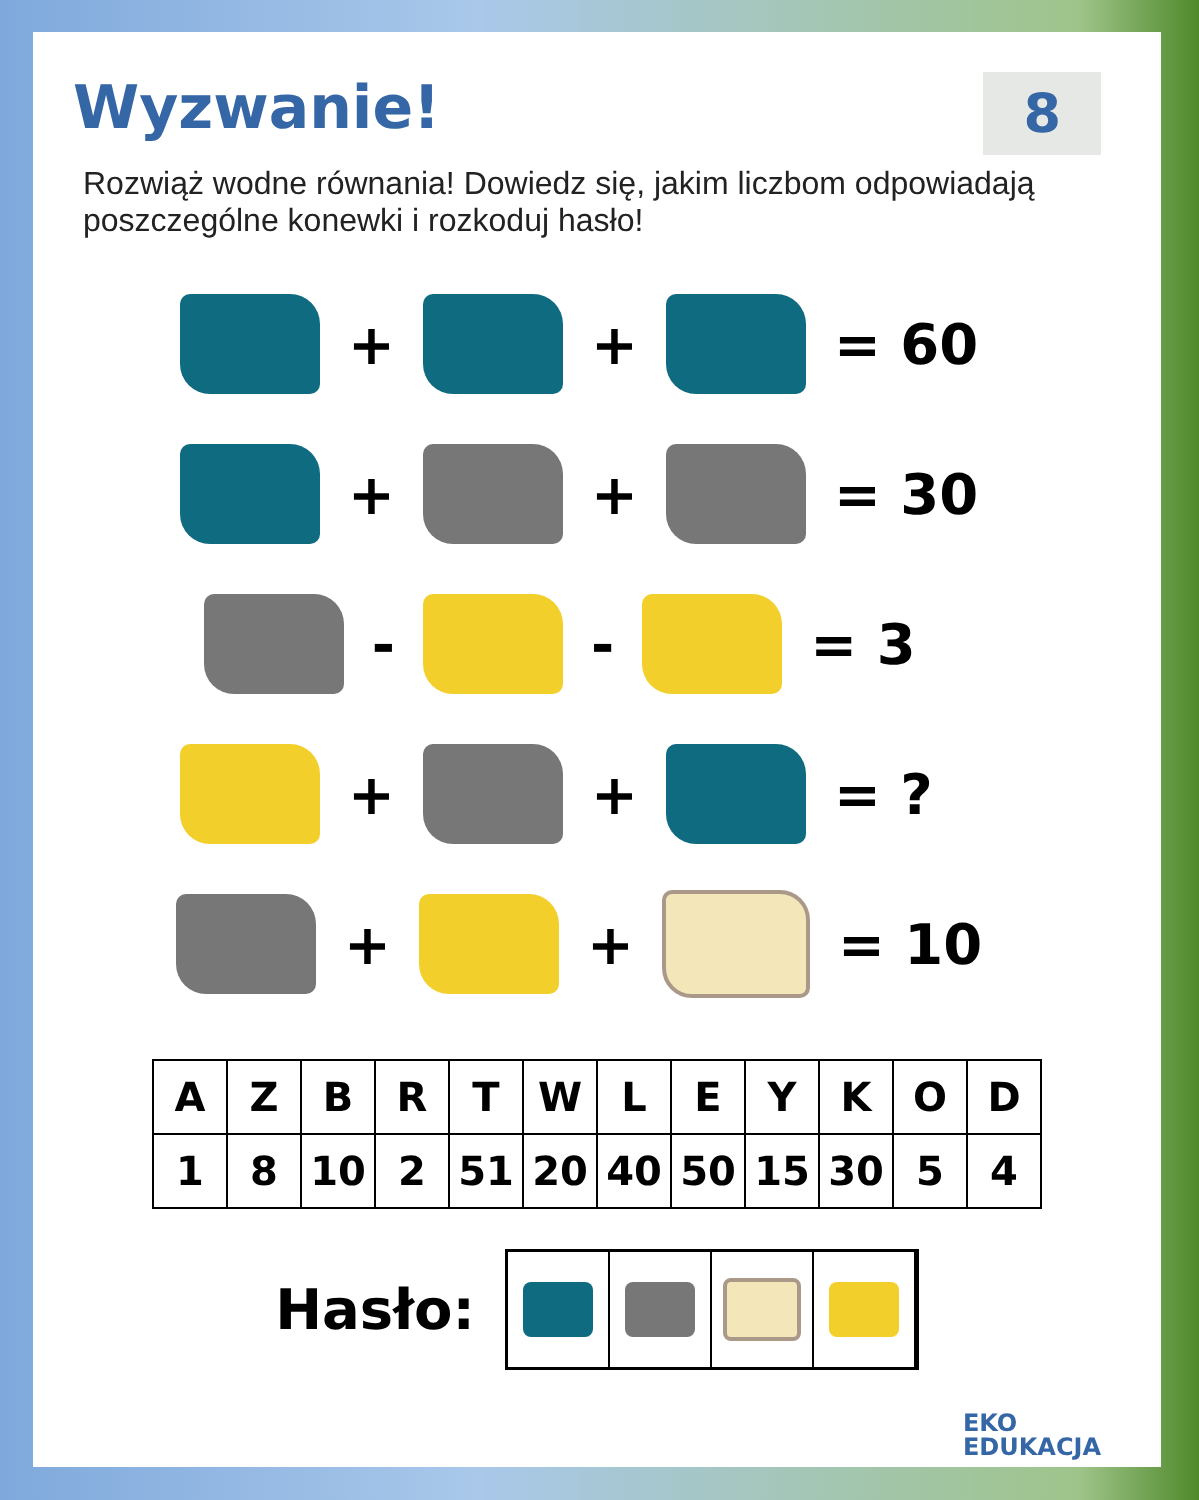Wyzwanie!
8
Rozwiąż wodne równania! Dowiedz się, jakim liczbom odpowiadają poszczególne konewki i rozkoduj hasło!
+
+
= 60
+
+
= 30
-
-
= 3
+
+
= ?
+
+
= 10
| A | Z | B | R | T | W | L | E | Y | K | O | D |
| 1 | 8 | 10 | 2 | 51 | 20 | 40 | 50 | 15 | 30 | 5 | 4 |
Hasło:
EKO
EDUKACJA